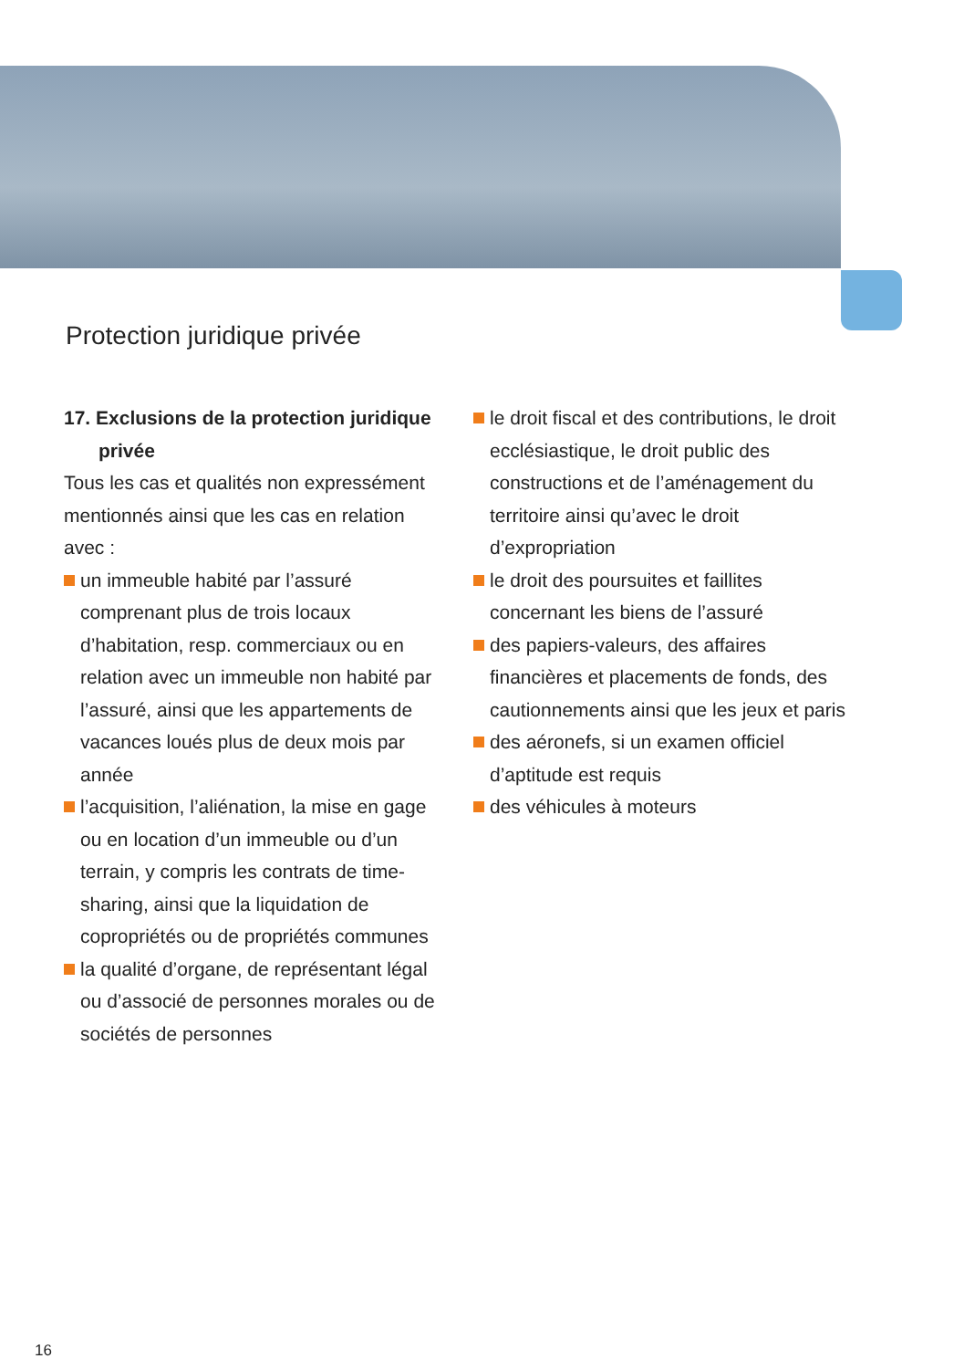Protection juridique privée
17. Exclusions de la protection juridique privée
Tous les cas et qualités non expressément mentionnés ainsi que les cas en relation avec :
un immeuble habité par l’assuré comprenant plus de trois locaux d’habitation, resp. commerciaux ou en relation avec un immeuble non habité par l’assuré, ainsi que les appartements de vacances loués plus de deux mois par année
l’acquisition, l’aliénation, la mise en gage ou en location d’un immeuble ou d’un terrain, y compris les contrats de time-sharing, ainsi que la liquidation de copropriétés ou de propriétés communes
la qualité d’organe, de représentant légal ou d’associé de personnes morales ou de sociétés de personnes
le droit fiscal et des contributions, le droit ecclésiastique, le droit public des constructions et de l’aménagement du territoire ainsi qu’avec le droit d’expropriation
le droit des poursuites et faillites concernant les biens de l’assuré
des papiers-valeurs, des affaires financières et placements de fonds, des cautionnements ainsi que les jeux et paris
des aéronefs, si un examen officiel d’aptitude est requis
des véhicules à moteurs
16